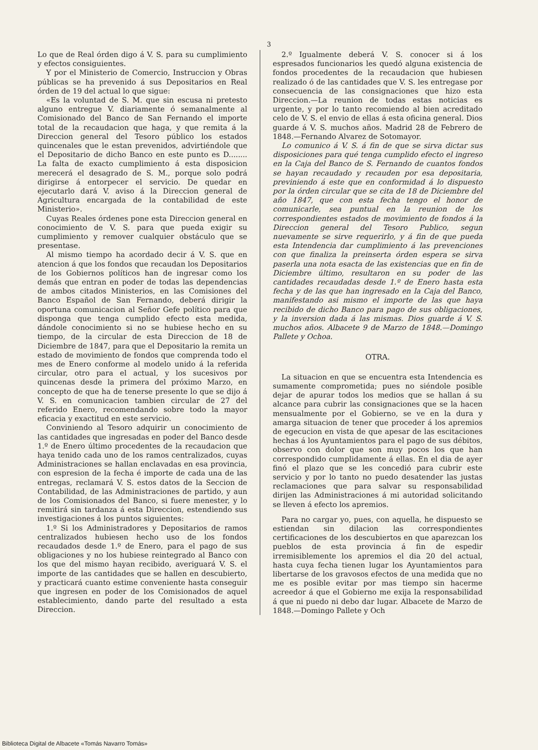3
Lo que de Real órden digo á V. S. para su cumplimiento y efectos consiguientes.
Y por el Ministerio de Comercio, Instruccion y Obras públicas se ha prevenido á sus Depositarios en Real órden de 19 del actual lo que sigue:
«Es la voluntad de S. M. que sin escusa ni pretesto alguno entregue V. diariamente ó semanalmente al Comisionado del Banco de San Fernando el importe total de la recaudacion que haga, y que remita á la Direccion general del Tesoro público los estados quincenales que le estan prevenidos, advirtiéndole que el Depositario de dicho Banco en este punto es D........ La falta de exacto cumplimiento á esta disposicion merecerá el desagrado de S. M., porque solo podrá dirigirse á entorpecer el servicio. De quedar en ejecutarlo dará V. aviso á la Direccion general de Agricultura encargada de la contabilidad de este Ministerio».
Cuyas Reales órdenes pone esta Direccion general en conocimiento de V. S. para que pueda exigir su cumplimiento y remover cualquier obstáculo que se presentase.
Al mismo tiempo ha acordado decir á V. S. que en atencion á que los fondos que recaudan los Depositarios de los Gobiernos políticos han de ingresar como los demás que entran en poder de todas las dependencias de ambos citados Ministerios, en las Comisiones del Banco Español de San Fernando, deberá dirigir la oportuna comunicacion al Señor Gefe político para que disponga que tenga cumplido efecto esta medida, dándole conocimiento si no se hubiese hecho en su tiempo, de la circular de esta Direccion de 18 de Diciembre de 1847, para que el Depositario la remita un estado de movimiento de fondos que comprenda todo el mes de Enero conforme al modelo unido á la referida circular, otro para el actual, y los sucesivos por quincenas desde la primera del próximo Marzo, en concepto de que ha de tenerse presente lo que se dijo á V. S. en comunicacion tambien circular de 27 del referido Enero, recomendando sobre todo la mayor eficacia y exactitud en este servicio.
Conviniendo al Tesoro adquirir un conocimiento de las cantidades que ingresadas en poder del Banco desde 1.º de Enero último procedentes de la recaudacion que haya tenido cada uno de los ramos centralizados, cuyas Administraciones se hallan enclavadas en esa provincia, con espresion de la fecha é importe de cada una de las entregas, reclamará V. S. estos datos de la Seccion de Contabilidad, de las Administraciones de partido, y aun de los Comisionados del Banco, si fuere menester, y lo remitirá sin tardanza á esta Direccion, estendiendo sus investigaciones á los puntos siguientes:
1.º Si los Administradores y Depositarios de ramos centralizados hubiesen hecho uso de los fondos recaudados desde 1.º de Enero, para el pago de sus obligaciones y no los hubiese reintegrado al Banco con los que del mismo hayan recibido, averiguará V. S. el importe de las cantidades que se hallen en descubierto, y practicará cuanto estime conveniente hasta conseguir que ingresen en poder de los Comisionados de aquel establecimiento, dando parte del resultado a esta Direccion.
2.º Igualmente deberá V. S. conocer si á los espresados funcionarios les quedó alguna existencia de fondos procedentes de la recaudacion que hubiesen realizado ó de las cantidades que V. S. les entregase por consecuencia de las consignaciones que hizo esta Direccion.—La reunion de todas estas noticias es urgente, y por lo tanto recomiendo al bien acreditado celo de V. S. el envio de ellas á esta oficina general. Dios guarde á V. S. muchos años. Madrid 28 de Febrero de 1848.—Fernando Alvarez de Sotomayor.
Lo comunico á V. S. á fin de que se sirva dictar sus disposiciones para qué tenga cumplido efecto el ingreso en la Caja del Banco de S. Fernando de cuantos fondos se hayan recaudado y recauden por esa depositaria, previniendo á este que en conformidad á lo dispuesto por la órden circular que se cita de 18 de Diciembre del año 1847, que con esta fecha tengo el honor de comunicarle, sea puntual en la reunion de los correspondientes estados de movimiento de fondos á la Direccion general del Tesoro Publico, segun nuevamente se sirve requerirlo, y á fin de que pueda esta Intendencia dar cumplimiento á las prevenciones con que finaliza la preinserta órden espera se sirva paserla una nota esacta de las existencias que en fin de Diciembre último, resultaron en su poder de las cantidades recaudadas desde 1.º de Enero hasta esta fecha y de las que han ingresado en la Caja del Banco, manifestando asi mismo el importe de las que haya recibido de dicho Banco para pago de sus obligaciones, y la inversion dada á las mismas. Dios guarde á V. S. muchos años. Albacete 9 de Marzo de 1848.—Domingo Pallete y Ochoa.
OTRA.
La situacion en que se encuentra esta Intendencia es sumamente comprometida; pues no siéndole posible dejar de apurar todos los medios que se hallan á su alcance para cubrir las consignaciones que se la hacen mensualmente por el Gobierno, se ve en la dura y amarga situacion de tener que proceder á los apremios de egecucion en vista de que apesar de las escitaciones hechas á los Ayuntamientos para el pago de sus débitos, observo con dolor que son muy pocos los que han correspondido cumplidamente á ellas. En el dia de ayer finó el plazo que se les concedió para cubrir este servicio y por lo tanto no puedo desatender las justas reclamaciones que para salvar su responsabilidad dirijen las Administraciones á mi autoridad solicitando se lleven á efecto los apremios.
Para no cargar yo, pues, con aquella, he dispuesto se estiendan sin dilacion las correspondientes certificaciones de los descubiertos en que aparezcan los pueblos de esta provincia á fin de espedir irremisiblemente los apremios el dia 20 del actual, hasta cuya fecha tienen lugar los Ayuntamientos para libertarse de los gravosos efectos de una medida que no me es posible evitar por mas tiempo sin hacerme acreedor á que el Gobierno me exija la responsabilidad á que ni puedo ni debo dar lugar. Albacete de Marzo de 1848.—Domingo Pallete y Och
Biblioteca Digital de Albacete «Tomás Navarro Tomás»